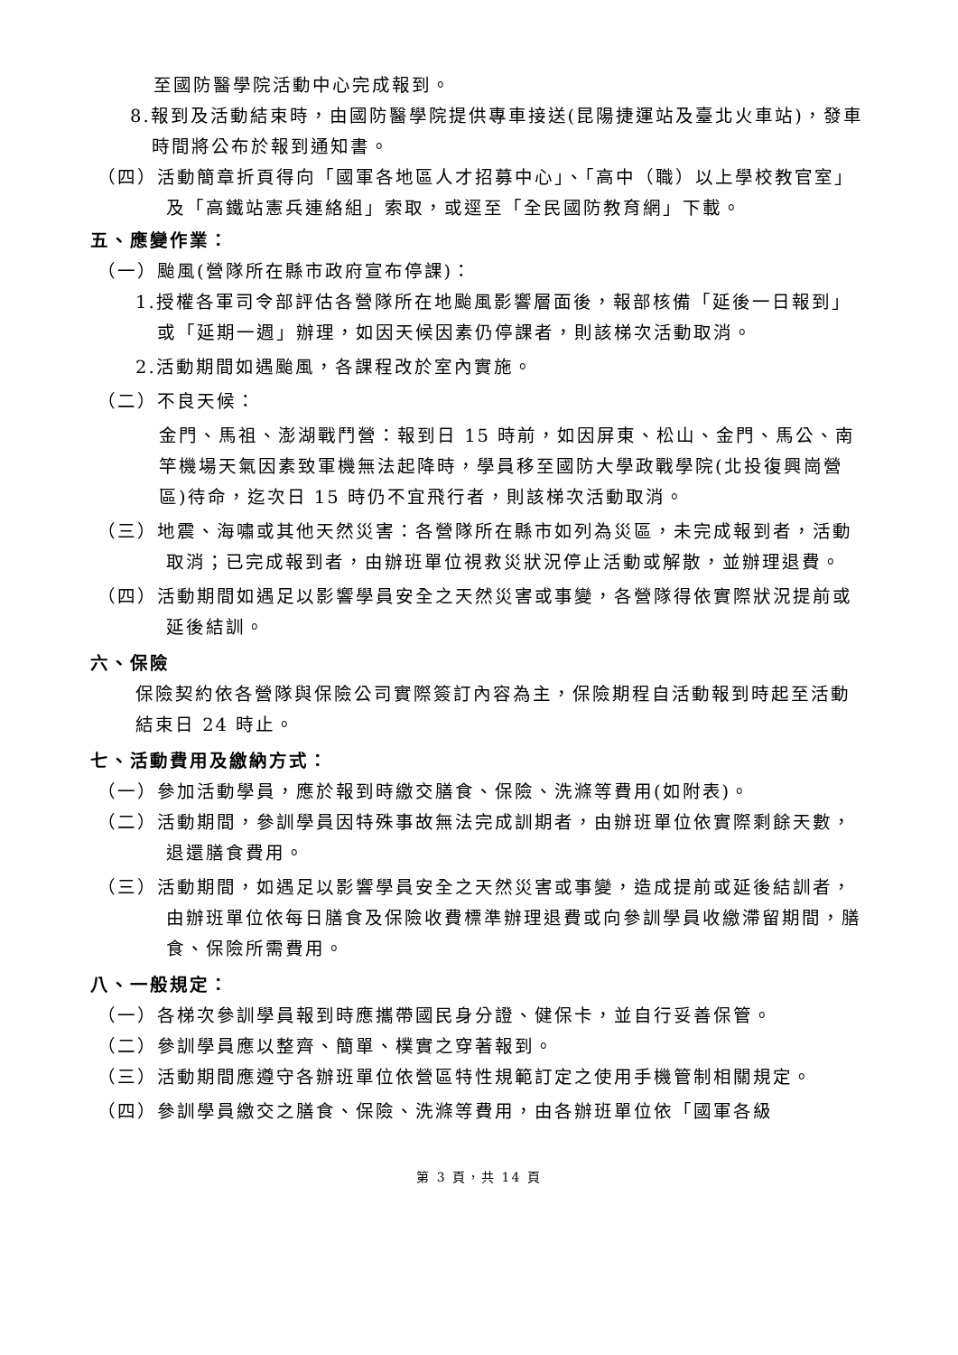至國防醫學院活動中心完成報到。
8.報到及活動結束時，由國防醫學院提供專車接送(昆陽捷運站及臺北火車站)，發車時間將公布於報到通知書。
（四）活動簡章折頁得向「國軍各地區人才招募中心」、「高中（職）以上學校教官室」及「高鐵站憲兵連絡組」索取，或逕至「全民國防教育網」下載。
五、應變作業：
（一）颱風(營隊所在縣市政府宣布停課)：
1.授權各軍司令部評估各營隊所在地颱風影響層面後，報部核備「延後一日報到」或「延期一週」辦理，如因天候因素仍停課者，則該梯次活動取消。
2.活動期間如遇颱風，各課程改於室內實施。
（二）不良天候：
金門、馬祖、澎湖戰鬥營：報到日 15 時前，如因屏東、松山、金門、馬公、南竿機場天氣因素致軍機無法起降時，學員移至國防大學政戰學院(北投復興崗營區)待命，迄次日 15 時仍不宜飛行者，則該梯次活動取消。
（三）地震、海嘯或其他天然災害：各營隊所在縣市如列為災區，未完成報到者，活動取消；已完成報到者，由辦班單位視救災狀況停止活動或解散，並辦理退費。
（四）活動期間如遇足以影響學員安全之天然災害或事變，各營隊得依實際狀況提前或延後結訓。
六、保險
保險契約依各營隊與保險公司實際簽訂內容為主，保險期程自活動報到時起至活動結束日 24 時止。
七、活動費用及繳納方式：
（一）參加活動學員，應於報到時繳交膳食、保險、洗滌等費用(如附表)。
（二）活動期間，參訓學員因特殊事故無法完成訓期者，由辦班單位依實際剩餘天數，退還膳食費用。
（三）活動期間，如遇足以影響學員安全之天然災害或事變，造成提前或延後結訓者，由辦班單位依每日膳食及保險收費標準辦理退費或向參訓學員收繳滯留期間，膳食、保險所需費用。
八、一般規定：
（一）各梯次參訓學員報到時應攜帶國民身分證、健保卡，並自行妥善保管。
（二）參訓學員應以整齊、簡單、樸實之穿著報到。
（三）活動期間應遵守各辦班單位依營區特性規範訂定之使用手機管制相關規定。
（四）參訓學員繳交之膳食、保險、洗滌等費用，由各辦班單位依「國軍各級
第 3 頁，共 14 頁